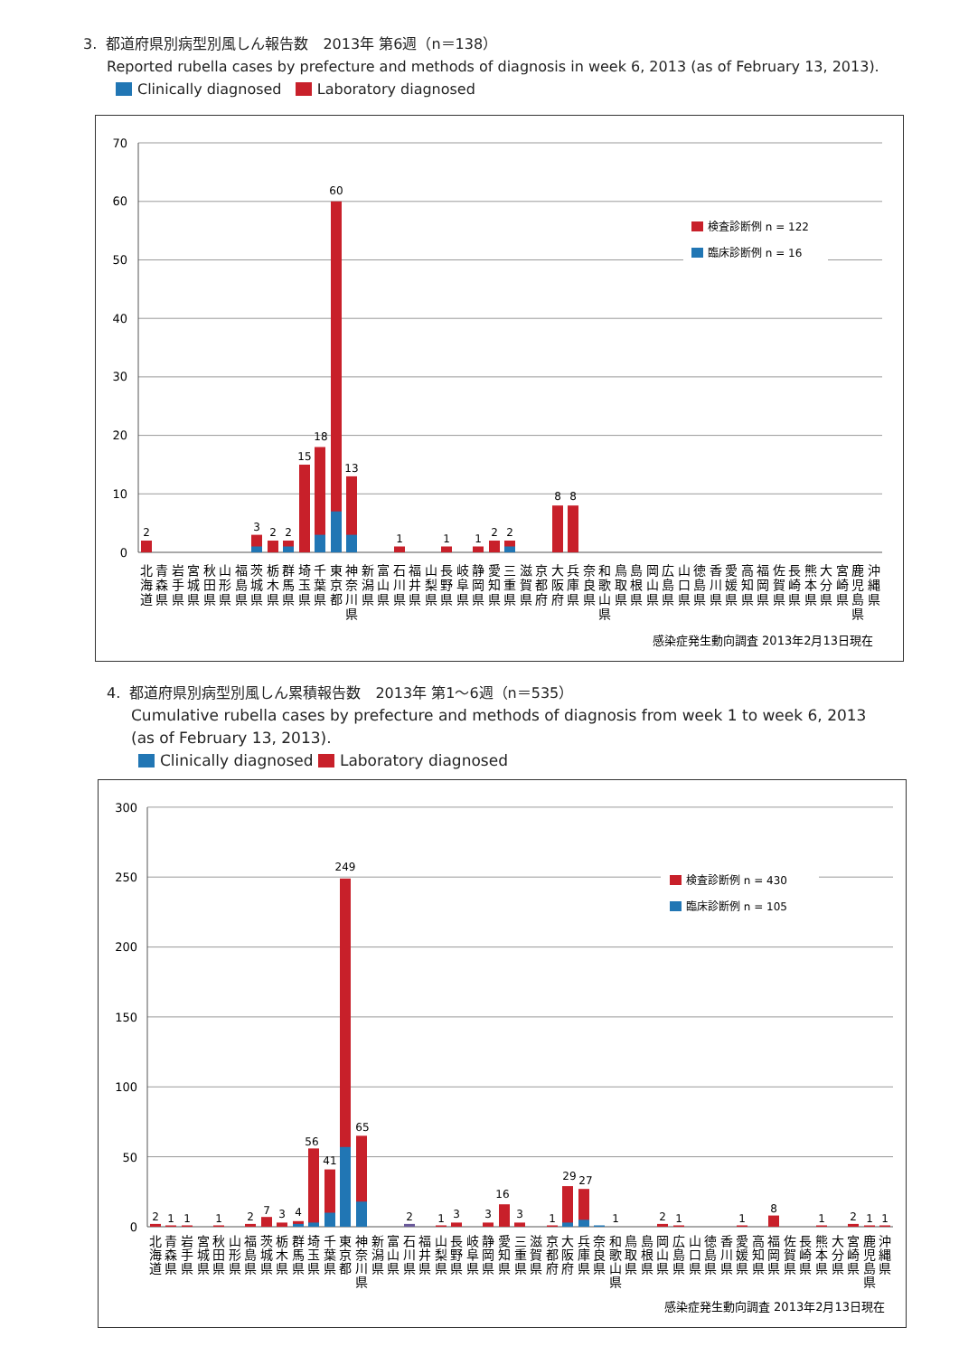3. 都道府県別病型別風しん報告数　2013年 第6週（n＝138）
Reported rubella cases by prefecture and methods of diagnosis in week 6, 2013 (as of February 13, 2013).
Clinically diagnosed Laboratory diagnosed
0
10
20
30
40
50
60
70
2
3
2
2
15
18
60
13
1
1
1
2
2
8
8
検査診断例 n = 122
臨床診断例 n = 16
北 海 道
青 森 県
岩 手 県
宮 城 県
秋 田 県
山 形 県
福 島 県
茨 城 県
栃 木 県
群 馬 県
埼 玉 県
千 葉 県
東 京 都
神 奈 川 県
新 潟 県
富 山 県
石 川 県
福 井 県
山 梨 県
長 野 県
岐 阜 県
静 岡 県
愛 知 県
三 重 県
滋 賀 県
京 都 府
大 阪 府
兵 庫 県
奈 良 県
和 歌 山 県
鳥 取 県
島 根 県
岡 山 県
広 島 県
山 口 県
徳 島 県
香 川 県
愛 媛 県
高 知 県
福 岡 県
佐 賀 県
長 崎 県
熊 本 県
大 分 県
宮 崎 県
鹿 児 島 県
沖 縄 県
感染症発生動向調査 2013年2月13日現在
4. 都道府県別病型別風しん累積報告数　2013年 第1～6週（n＝535）
Cumulative rubella cases by prefecture and methods of diagnosis from week 1 to week 6, 2013
(as of February 13, 2013).
Clinically diagnosed Laboratory diagnosed
0
50
100
150
200
250
300
2
1
1
1
2
7
3
4
56
41
249
65
2
1
3
3
16
3
1
29
27
1
2
1
1
8
1
2
1
1
検査診断例 n = 430
臨床診断例 n = 105
北 海 道
青 森 県
岩 手 県
宮 城 県
秋 田 県
山 形 県
福 島 県
茨 城 県
栃 木 県
群 馬 県
埼 玉 県
千 葉 県
東 京 都
神 奈 川 県
新 潟 県
富 山 県
石 川 県
福 井 県
山 梨 県
長 野 県
岐 阜 県
静 岡 県
愛 知 県
三 重 県
滋 賀 県
京 都 府
大 阪 府
兵 庫 県
奈 良 県
和 歌 山 県
鳥 取 県
島 根 県
岡 山 県
広 島 県
山 口 県
徳 島 県
香 川 県
愛 媛 県
高 知 県
福 岡 県
佐 賀 県
長 崎 県
熊 本 県
大 分 県
宮 崎 県
鹿 児 島 県
沖 縄 県
感染症発生動向調査 2013年2月13日現在